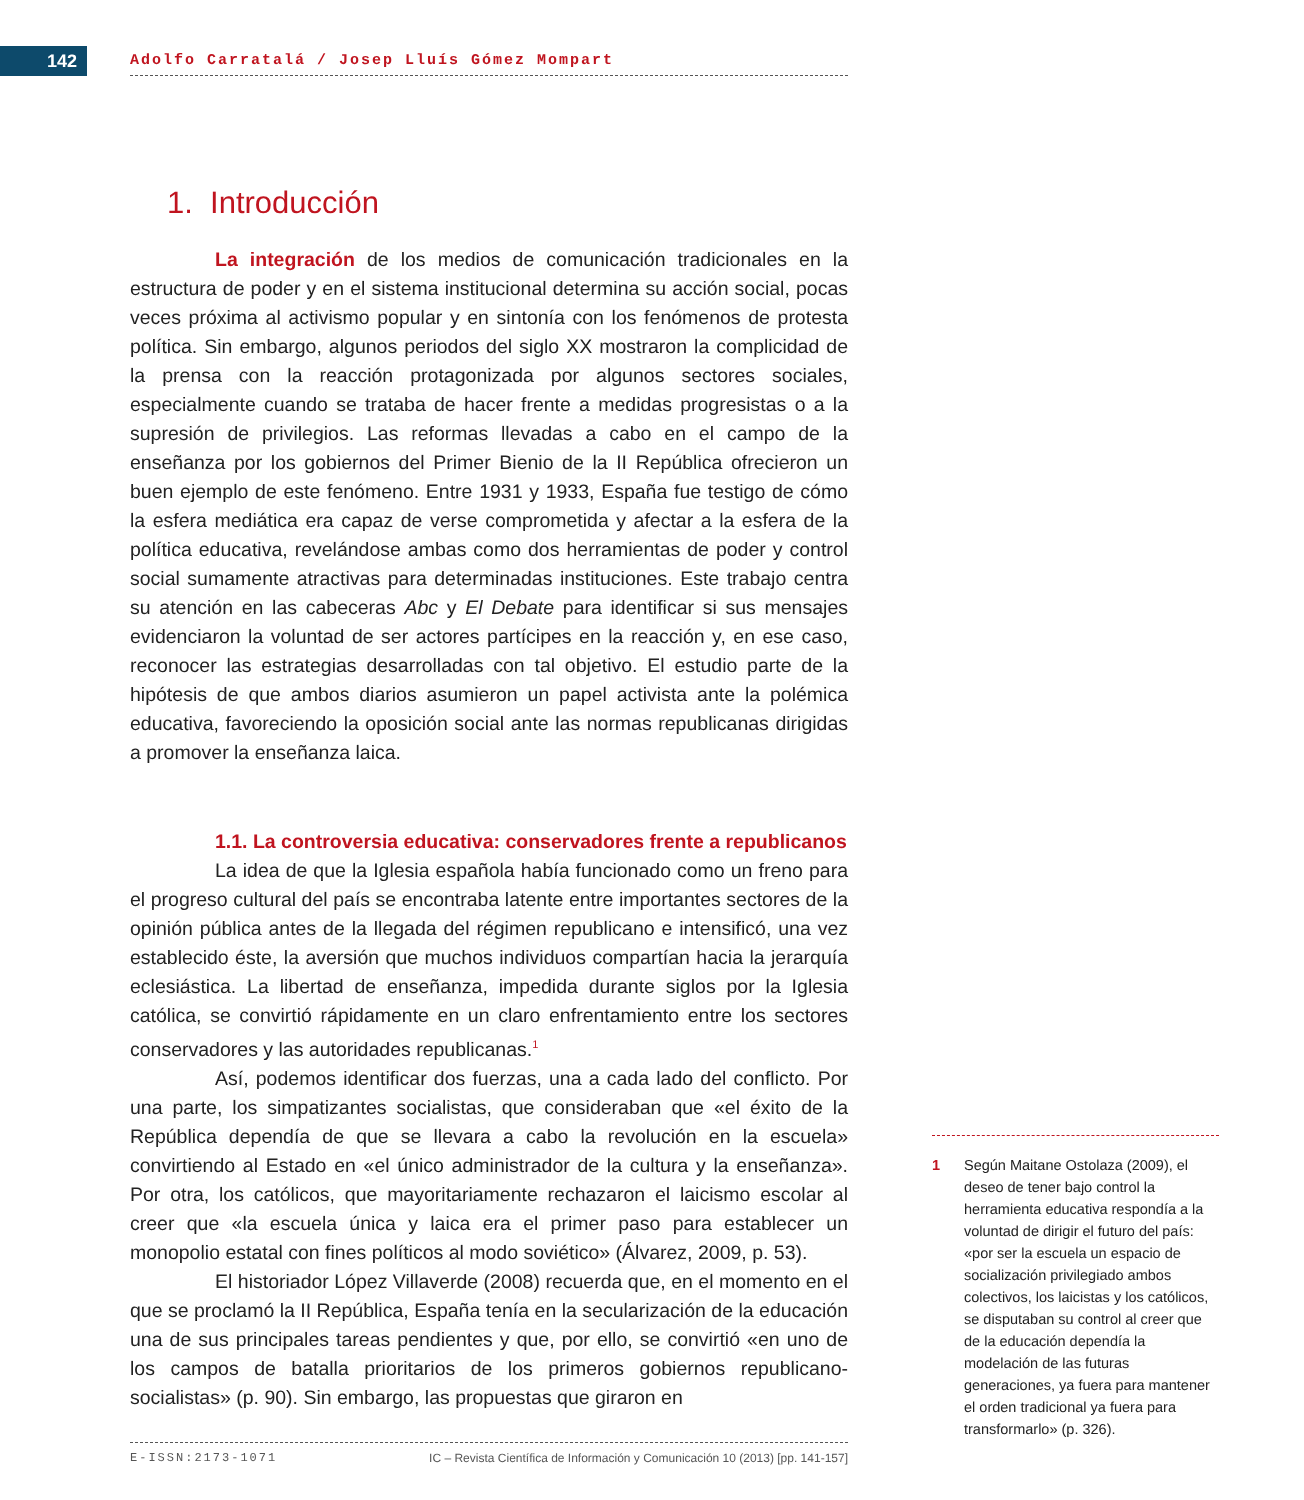142 Adolfo Carratalá / Josep Lluís Gómez Mompart
1. Introducción
La integración de los medios de comunicación tradicionales en la estructura de poder y en el sistema institucional determina su acción social, pocas veces próxima al activismo popular y en sintonía con los fenómenos de protesta política. Sin embargo, algunos periodos del siglo XX mostraron la complicidad de la prensa con la reacción protagonizada por algunos sectores sociales, especialmente cuando se trataba de hacer frente a medidas progresistas o a la supresión de privilegios. Las reformas llevadas a cabo en el campo de la enseñanza por los gobiernos del Primer Bienio de la II República ofrecieron un buen ejemplo de este fenómeno. Entre 1931 y 1933, España fue testigo de cómo la esfera mediática era capaz de verse comprometida y afectar a la esfera de la política educativa, revelándose ambas como dos herramientas de poder y control social sumamente atractivas para determinadas instituciones. Este trabajo centra su atención en las cabeceras Abc y El Debate para identificar si sus mensajes evidenciaron la voluntad de ser actores partícipes en la reacción y, en ese caso, reconocer las estrategias desarrolladas con tal objetivo. El estudio parte de la hipótesis de que ambos diarios asumieron un papel activista ante la polémica educativa, favoreciendo la oposición social ante las normas republicanas dirigidas a promover la enseñanza laica.
1.1. La controversia educativa: conservadores frente a republicanos
La idea de que la Iglesia española había funcionado como un freno para el progreso cultural del país se encontraba latente entre importantes sectores de la opinión pública antes de la llegada del régimen republicano e intensificó, una vez establecido éste, la aversión que muchos individuos compartían hacia la jerarquía eclesiástica. La libertad de enseñanza, impedida durante siglos por la Iglesia católica, se convirtió rápidamente en un claro enfrentamiento entre los sectores conservadores y las autoridades republicanas.<sup>1</sup>
Así, podemos identificar dos fuerzas, una a cada lado del conflicto. Por una parte, los simpatizantes socialistas, que consideraban que «el éxito de la República dependía de que se llevara a cabo la revolución en la escuela» convirtiendo al Estado en «el único administrador de la cultura y la enseñanza». Por otra, los católicos, que mayoritariamente rechazaron el laicismo escolar al creer que «la escuela única y laica era el primer paso para establecer un monopolio estatal con fines políticos al modo soviético» (Álvarez, 2009, p. 53).
El historiador López Villaverde (2008) recuerda que, en el momento en el que se proclamó la II República, España tenía en la secularización de la educación una de sus principales tareas pendientes y que, por ello, se convirtió «en uno de los campos de batalla prioritarios de los primeros gobiernos republicano-socialistas» (p. 90). Sin embargo, las propuestas que giraron en
1 Según Maitane Ostolaza (2009), el deseo de tener bajo control la herramienta educativa respondía a la voluntad de dirigir el futuro del país: «por ser la escuela un espacio de socialización privilegiado ambos colectivos, los laicistas y los católicos, se disputaban su control al creer que de la educación dependía la modelación de las futuras generaciones, ya fuera para mantener el orden tradicional ya fuera para transformarlo» (p. 326).
E-ISSN:2173-1071 IC – Revista Científica de Información y Comunicación 10 (2013) [pp. 141-157]